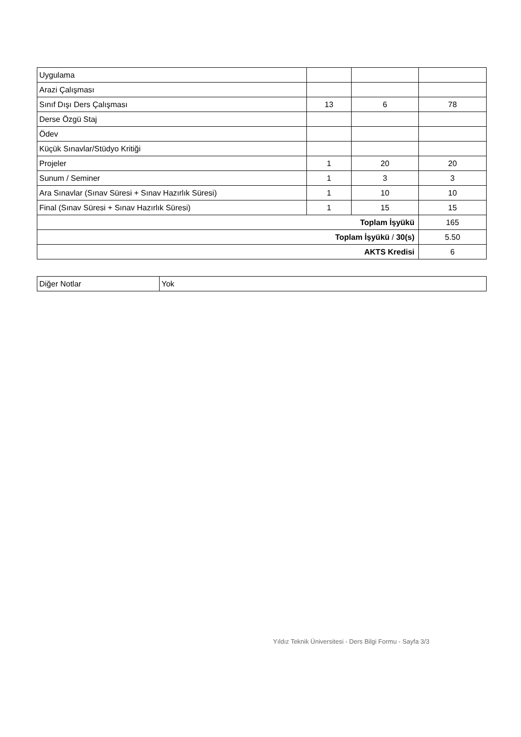| Uygulama | | | |
| Arazi Çalışması | | | |
| Sınıf Dışı Ders Çalışması | 13 | 6 | 78 |
| Derse Özgü Staj | | | |
| Ödev | | | |
| Küçük Sınavlar/Stüdyo Kritiği | | | |
| Projeler | 1 | 20 | 20 |
| Sunum / Seminer | 1 | 3 | 3 |
| Ara Sınavlar (Sınav Süresi + Sınav Hazırlık Süresi) | 1 | 10 | 10 |
| Final (Sınav Süresi + Sınav Hazırlık Süresi) | 1 | 15 | 15 |
| Toplam İşyükü | | | 165 |
| Toplam İşyükü / 30(s) | | | 5.50 |
| AKTS Kredisi | | | 6 |
| Diğer Notlar | Yok |
Yıldız Teknik Üniversitesi - Ders Bilgi Formu - Sayfa 3/3